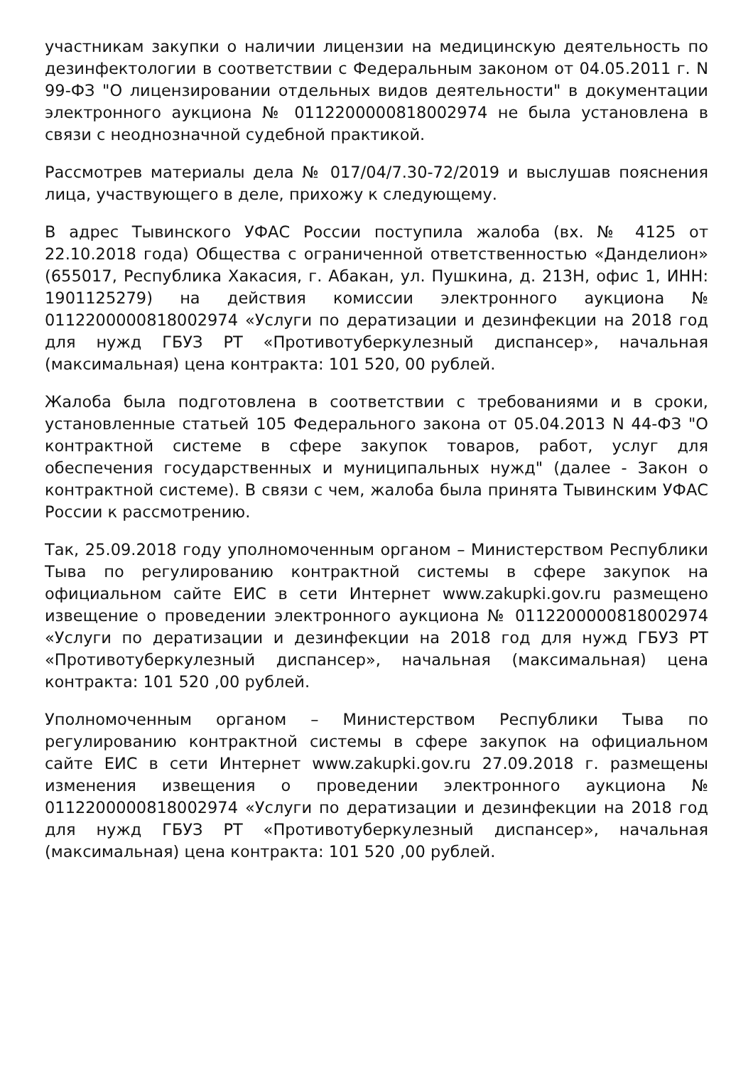участникам закупки о наличии лицензии на медицинскую деятельность по дезинфектологии в соответствии с Федеральным законом от 04.05.2011 г. N 99-ФЗ "О лицензировании отдельных видов деятельности" в документации электронного аукциона № 0112200000818002974 не была установлена в связи с неоднозначной судебной практикой.
Рассмотрев материалы дела № 017/04/7.30-72/2019 и выслушав пояснения лица, участвующего в деле, прихожу к следующему.
В адрес Тывинского УФАС России поступила жалоба (вх. № 4125 от 22.10.2018 года) Общества с ограниченной ответственностью «Данделион» (655017, Республика Хакасия, г. Абакан, ул. Пушкина, д. 213Н, офис 1, ИНН: 1901125279) на действия комиссии электронного аукциона № 0112200000818002974 «Услуги по дератизации и дезинфекции на 2018 год для нужд ГБУЗ РТ «Противотуберкулезный диспансер», начальная (максимальная) цена контракта: 101 520, 00 рублей.
Жалоба была подготовлена в соответствии с требованиями и в сроки, установленные статьей 105 Федерального закона от 05.04.2013 N 44-ФЗ "О контрактной системе в сфере закупок товаров, работ, услуг для обеспечения государственных и муниципальных нужд" (далее - Закон о контрактной системе). В связи с чем, жалоба была принята Тывинским УФАС России к рассмотрению.
Так, 25.09.2018 году уполномоченным органом – Министерством Республики Тыва по регулированию контрактной системы в сфере закупок на официальном сайте ЕИС в сети Интернет www.zakupki.gov.ru размещено извещение о проведении электронного аукциона № 0112200000818002974 «Услуги по дератизации и дезинфекции на 2018 год для нужд ГБУЗ РТ «Противотуберкулезный диспансер», начальная (максимальная) цена контракта: 101 520 ,00 рублей.
Уполномоченным органом – Министерством Республики Тыва по регулированию контрактной системы в сфере закупок на официальном сайте ЕИС в сети Интернет www.zakupki.gov.ru 27.09.2018 г. размещены изменения извещения о проведении электронного аукциона № 0112200000818002974 «Услуги по дератизации и дезинфекции на 2018 год для нужд ГБУЗ РТ «Противотуберкулезный диспансер», начальная (максимальная) цена контракта: 101 520 ,00 рублей.